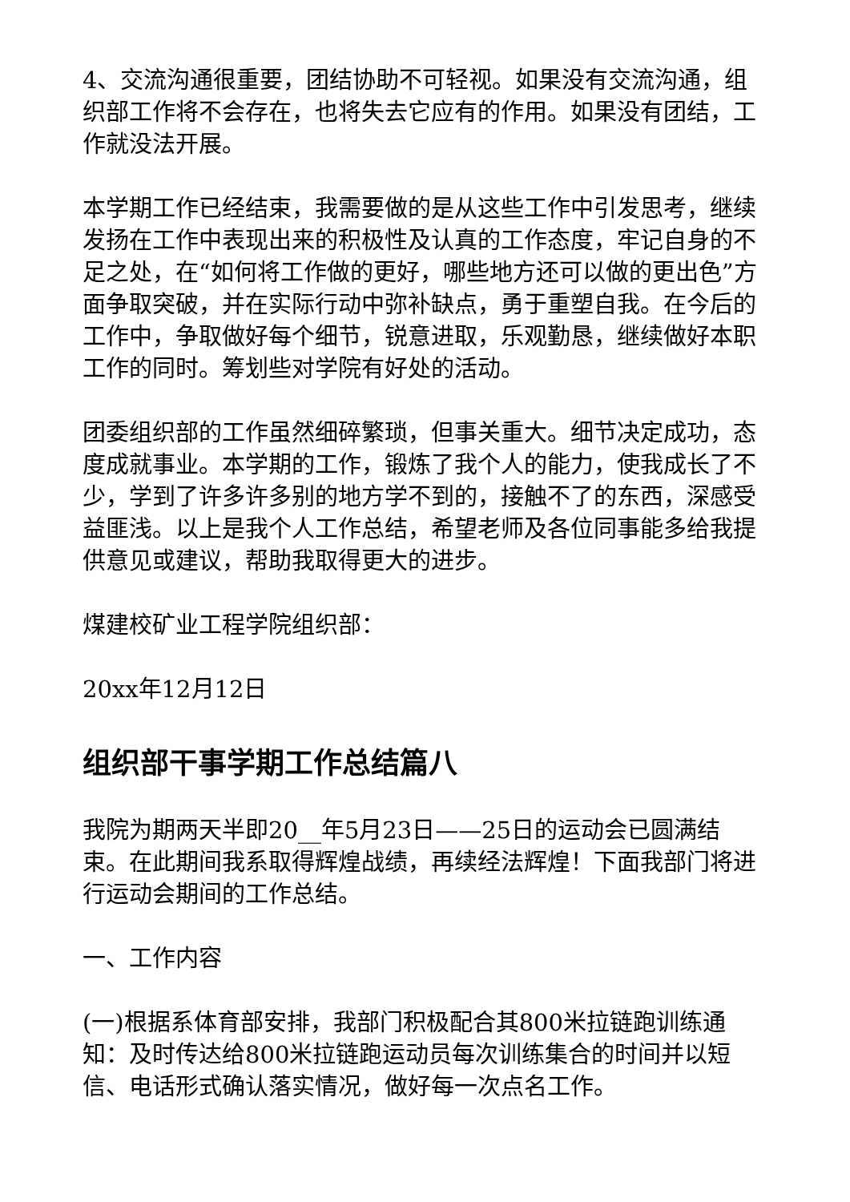4、交流沟通很重要，团结协助不可轻视。如果没有交流沟通，组织部工作将不会存在，也将失去它应有的作用。如果没有团结，工作就没法开展。
本学期工作已经结束，我需要做的是从这些工作中引发思考，继续发扬在工作中表现出来的积极性及认真的工作态度，牢记自身的不足之处，在“如何将工作做的更好，哪些地方还可以做的更出色”方面争取突破，并在实际行动中弥补缺点，勇于重塑自我。在今后的工作中，争取做好每个细节，锐意进取，乐观勤恳，继续做好本职工作的同时。筹划些对学院有好处的活动。
团委组织部的工作虽然细碎繁琐，但事关重大。细节决定成功，态度成就事业。本学期的工作，锻炼了我个人的能力，使我成长了不少，学到了许多许多别的地方学不到的，接触不了的东西，深感受益匪浅。以上是我个人工作总结，希望老师及各位同事能多给我提供意见或建议，帮助我取得更大的进步。
煤建校矿业工程学院组织部：
20xx年12月12日
组织部干事学期工作总结篇八
我院为期两天半即20__年5月23日——25日的运动会已圆满结束。在此期间我系取得辉煌战绩，再续经法辉煌！下面我部门将进行运动会期间的工作总结。
一、工作内容
(一)根据系体育部安排，我部门积极配合其800米拉链跑训练通知：及时传达给800米拉链跑运动员每次训练集合的时间并以短信、电话形式确认落实情况，做好每一次点名工作。